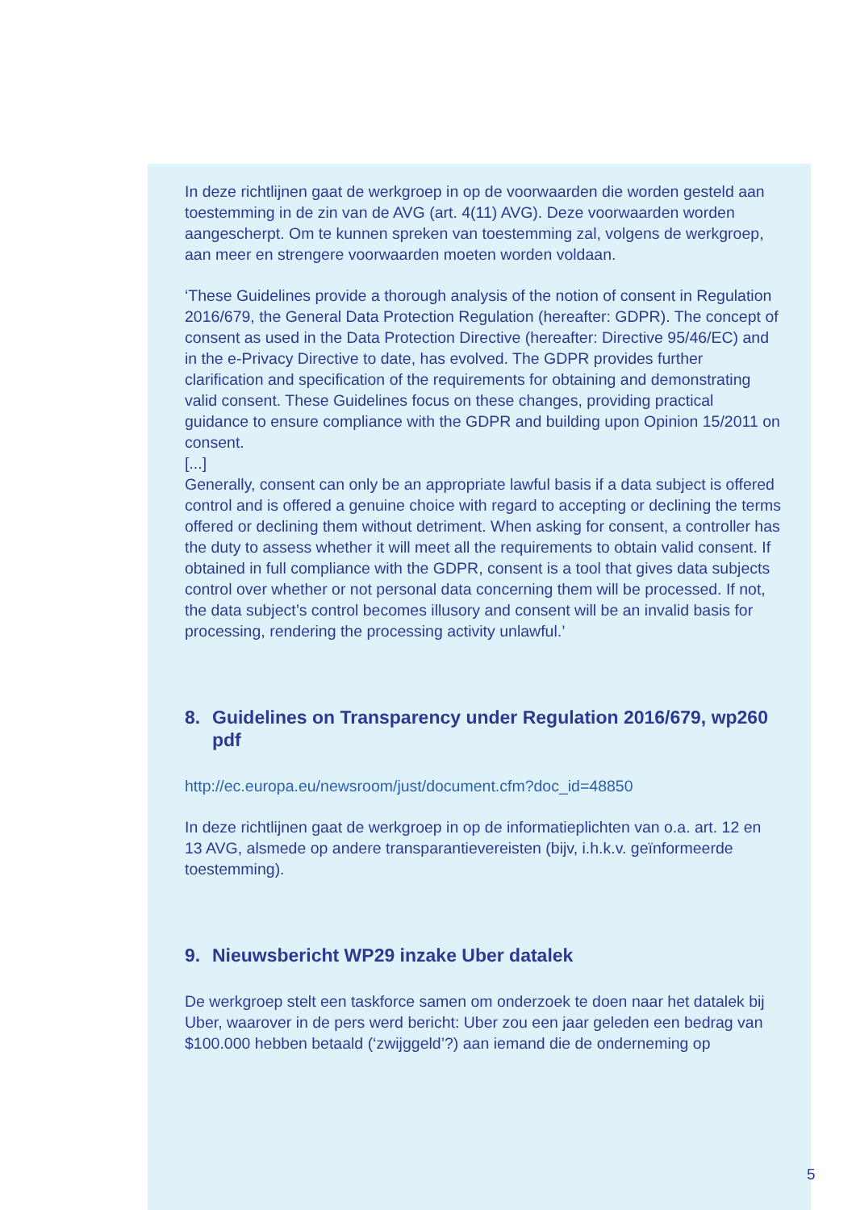In deze richtlijnen gaat de werkgroep in op de voorwaarden die worden gesteld aan toestemming in de zin van de AVG (art. 4(11) AVG). Deze voorwaarden worden aangescherpt. Om te kunnen spreken van toestemming zal, volgens de werkgroep, aan meer en strengere voorwaarden moeten worden voldaan.
‘These Guidelines provide a thorough analysis of the notion of consent in Regulation 2016/679, the General Data Protection Regulation (hereafter: GDPR). The concept of consent as used in the Data Protection Directive (hereafter: Directive 95/46/EC) and in the e-Privacy Directive to date, has evolved. The GDPR provides further clarification and specification of the requirements for obtaining and demonstrating valid consent. These Guidelines focus on these changes, providing practical guidance to ensure compliance with the GDPR and building upon Opinion 15/2011 on consent.
[...]
Generally, consent can only be an appropriate lawful basis if a data subject is offered control and is offered a genuine choice with regard to accepting or declining the terms offered or declining them without detriment. When asking for consent, a controller has the duty to assess whether it will meet all the requirements to obtain valid consent. If obtained in full compliance with the GDPR, consent is a tool that gives data subjects control over whether or not personal data concerning them will be processed. If not, the data subject’s control becomes illusory and consent will be an invalid basis for processing, rendering the processing activity unlawful.’
8. Guidelines on Transparency under Regulation 2016/679, wp260 pdf
http://ec.europa.eu/newsroom/just/document.cfm?doc_id=48850
In deze richtlijnen gaat de werkgroep in op de informatieplichten van o.a. art. 12 en 13 AVG, alsmede op andere transparantievereisten (bijv, i.h.k.v. geïnformeerde toestemming).
9. Nieuwsbericht WP29 inzake Uber datalek
De werkgroep stelt een taskforce samen om onderzoek te doen naar het datalek bij Uber, waarover in de pers werd bericht: Uber zou een jaar geleden een bedrag van $100.000 hebben betaald (‘zwijggeld’?) aan iemand die de onderneming op
5